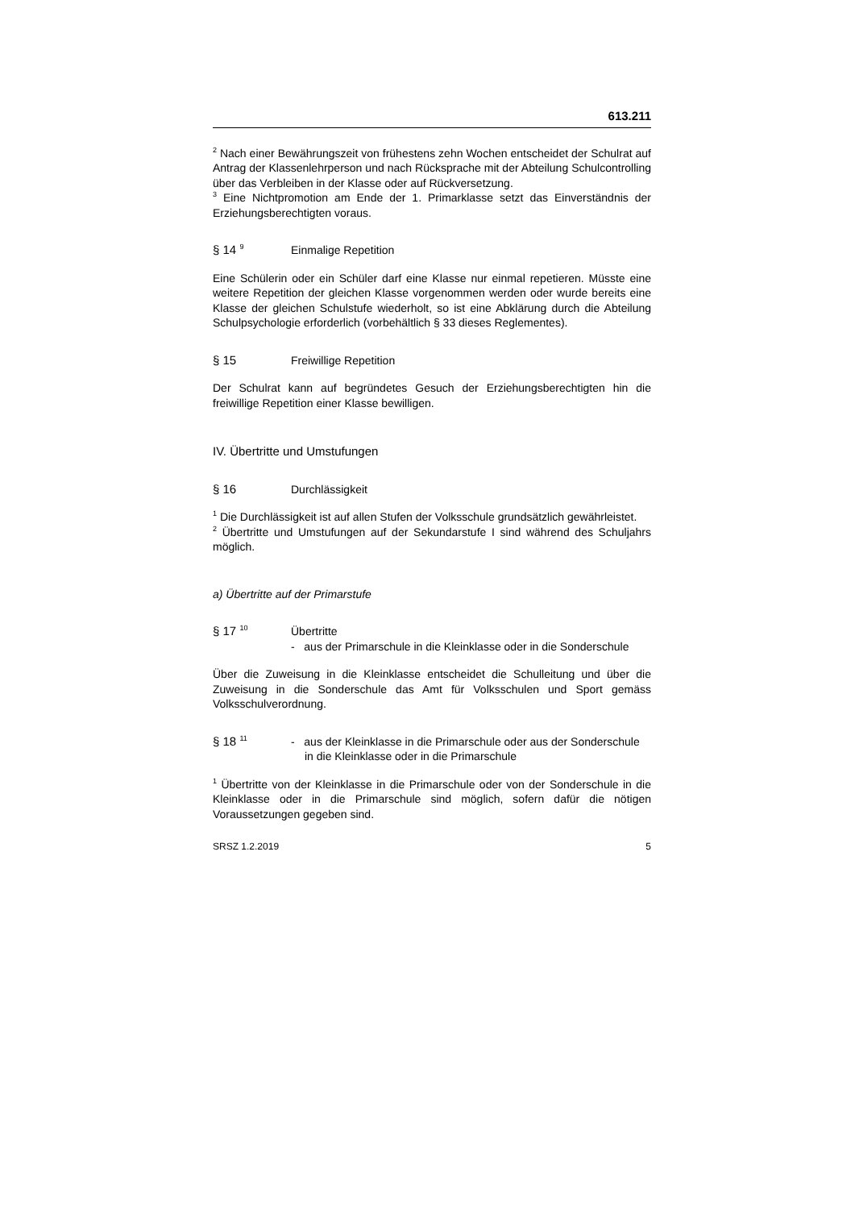613.211
<sup>2</sup> Nach einer Bewährungszeit von frühestens zehn Wochen entscheidet der Schulrat auf Antrag der Klassenlehrperson und nach Rücksprache mit der Abteilung Schulcontrolling über das Verbleiben in der Klasse oder auf Rückversetzung.
<sup>3</sup> Eine Nichtpromotion am Ende der 1. Primarklasse setzt das Einverständnis der Erziehungsberechtigten voraus.
§ 14 <sup>9</sup>
Einmalige Repetition
Eine Schülerin oder ein Schüler darf eine Klasse nur einmal repetieren. Müsste eine weitere Repetition der gleichen Klasse vorgenommen werden oder wurde bereits eine Klasse der gleichen Schulstufe wiederholt, so ist eine Abklärung durch die Abteilung Schulpsychologie erforderlich (vorbehältlich § 33 dieses Reglementes).
§ 15 Freiwillige Repetition
Der Schulrat kann auf begründetes Gesuch der Erziehungsberechtigten hin die freiwillige Repetition einer Klasse bewilligen.
IV. Übertritte und Umstufungen
§ 16 Durchlässigkeit
<sup>1</sup> Die Durchlässigkeit ist auf allen Stufen der Volksschule grundsätzlich gewährleistet.
<sup>2</sup> Übertritte und Umstufungen auf der Sekundarstufe I sind während des Schuljahrs möglich.
a) Übertritte auf der Primarstufe
§ 17 <sup>10</sup>
Übertritte
- aus der Primarschule in die Kleinklasse oder in die Sonderschule
Über die Zuweisung in die Kleinklasse entscheidet die Schulleitung und über die Zuweisung in die Sonderschule das Amt für Volksschulen und Sport gemäss Volksschulverordnung.
§ 18 <sup>11</sup>
- aus der Kleinklasse in die Primarschule oder aus der Sonderschule in die Kleinklasse oder in die Primarschule
<sup>1</sup> Übertritte von der Kleinklasse in die Primarschule oder von der Sonderschule in die Kleinklasse oder in die Primarschule sind möglich, sofern dafür die nötigen Voraussetzungen gegeben sind.
SRSZ 1.2.2019 5